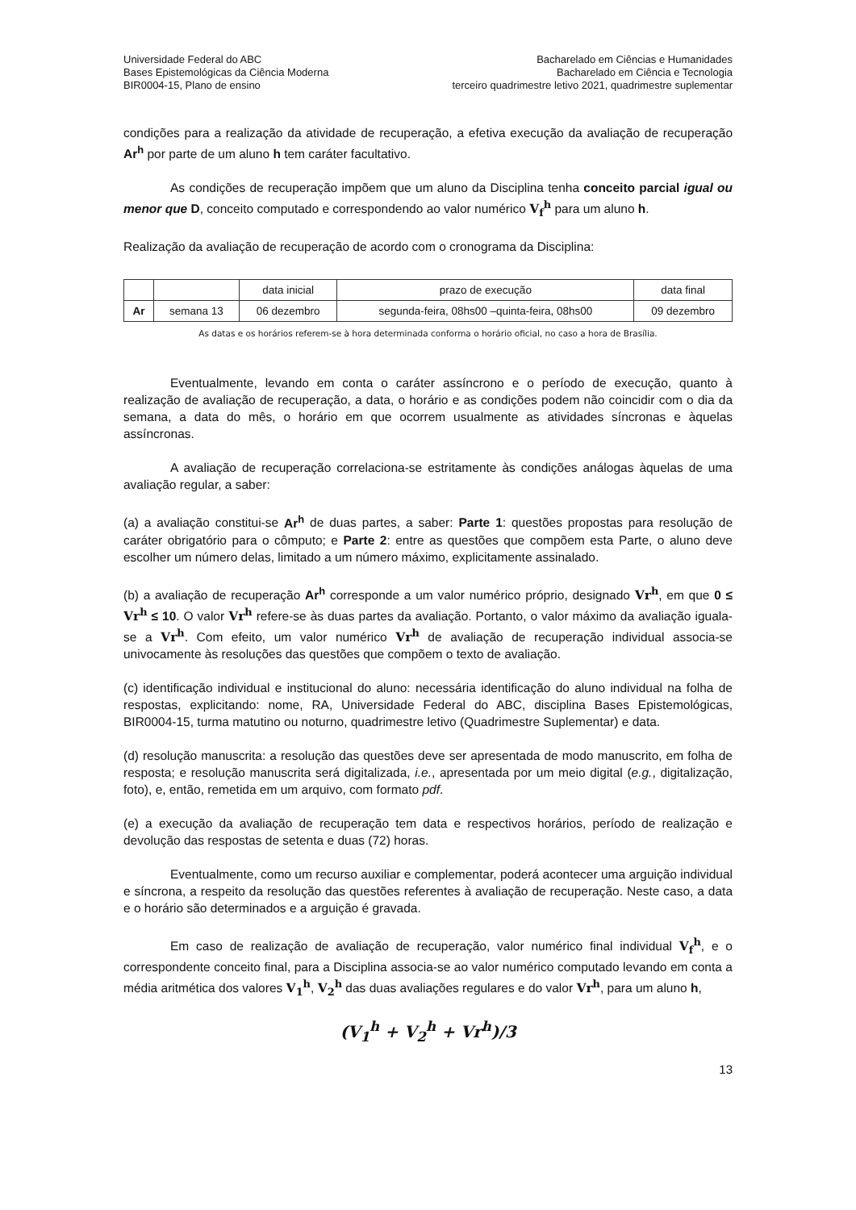Universidade Federal do ABC
Bases Epistemológicas da Ciência Moderna
BIR0004-15, Plano de ensino
Bacharelado em Ciências e Humanidades
Bacharelado em Ciência e Tecnologia
terceiro quadrimestre letivo 2021, quadrimestre suplementar
condições para a realização da atividade de recuperação, a efetiva execução da avaliação de recuperação Ar<sup>h</sup> por parte de um aluno h tem caráter facultativo.
As condições de recuperação impõem que um aluno da Disciplina tenha conceito parcial igual ou menor que D, conceito computado e correspondendo ao valor numérico V<sub>f</sub><sup>h</sup> para um aluno h.
Realização da avaliação de recuperação de acordo com o cronograma da Disciplina:
| | | data inicial | prazo de execução | data final |
| Ar | semana 13 | 06 dezembro | segunda-feira, 08hs00 –quinta-feira, 08hs00 | 09 dezembro |
As datas e os horários referem-se à hora determinada conforma o horário oficial, no caso a hora de Brasília.
Eventualmente, levando em conta o caráter assíncrono e o período de execução, quanto à realização de avaliação de recuperação, a data, o horário e as condições podem não coincidir com o dia da semana, a data do mês, o horário em que ocorrem usualmente as atividades síncronas e àquelas assíncronas.
A avaliação de recuperação correlaciona-se estritamente às condições análogas àquelas de uma avaliação regular, a saber:
(a) a avaliação constitui-se Ar<sup>h</sup> de duas partes, a saber: Parte 1: questões propostas para resolução de caráter obrigatório para o cômputo; e Parte 2: entre as questões que compõem esta Parte, o aluno deve escolher um número delas, limitado a um número máximo, explicitamente assinalado.
(b) a avaliação de recuperação Ar<sup>h</sup> corresponde a um valor numérico próprio, designado Vr<sup>h</sup>, em que 0 ≤ Vr<sup>h</sup> ≤ 10. O valor Vr<sup>h</sup> refere-se às duas partes da avaliação. Portanto, o valor máximo da avaliação iguala-se a Vr<sup>h</sup>. Com efeito, um valor numérico Vr<sup>h</sup> de avaliação de recuperação individual associa-se univocamente às resoluções das questões que compõem o texto de avaliação.
(c) identificação individual e institucional do aluno: necessária identificação do aluno individual na folha de respostas, explicitando: nome, RA, Universidade Federal do ABC, disciplina Bases Epistemológicas, BIR0004-15, turma matutino ou noturno, quadrimestre letivo (Quadrimestre Suplementar) e data.
(d) resolução manuscrita: a resolução das questões deve ser apresentada de modo manuscrito, em folha de resposta; e resolução manuscrita será digitalizada, i.e., apresentada por um meio digital (e.g., digitalização, foto), e, então, remetida em um arquivo, com formato pdf.
(e) a execução da avaliação de recuperação tem data e respectivos horários, período de realização e devolução das respostas de setenta e duas (72) horas.
Eventualmente, como um recurso auxiliar e complementar, poderá acontecer uma arguição individual e síncrona, a respeito da resolução das questões referentes à avaliação de recuperação. Neste caso, a data e o horário são determinados e a arguição é gravada.
Em caso de realização de avaliação de recuperação, valor numérico final individual V<sub>f</sub><sup>h</sup>, e o correspondente conceito final, para a Disciplina associa-se ao valor numérico computado levando em conta a média aritmética dos valores V<sub>1</sub><sup>h</sup>, V<sub>2</sub><sup>h</sup> das duas avaliações regulares e do valor Vr<sup>h</sup>, para um aluno h,
(V<sub>1</sub><sup>h</sup> + V<sub>2</sub><sup>h</sup> + Vr<sup>h</sup>)/3
13